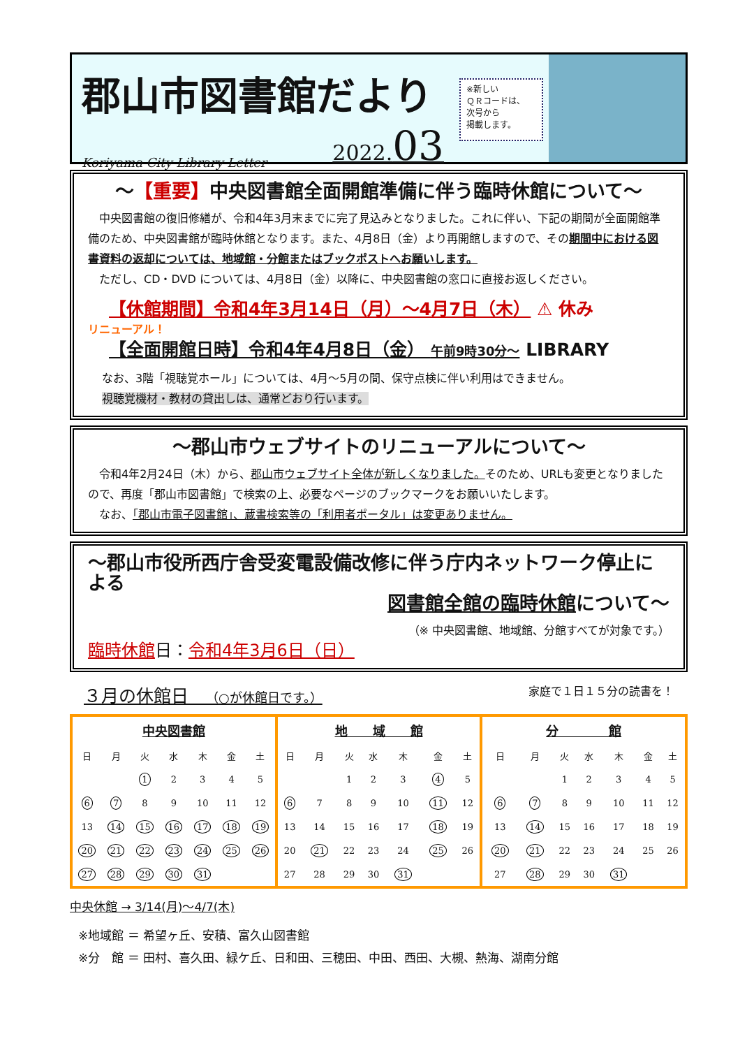郡山市図書館だより
Koriyama City Library Letter 2022.03
※新しい
ＱＲコードは、
次号から
掲載します。
～【重要】中央図書館全面開館準備に伴う臨時休館について～
　中央図書館の復旧修繕が、令和4年3月末までに完了見込みとなりました。これに伴い、下記の期間が全面開館準備のため、中央図書館が臨時休館となります。また、4月8日（金）より再開館しますので、その期間中における図書資料の返却については、地域館・分館またはブックポストへお願いします。
　ただし、CD・DVD については、4月8日（金）以降に、中央図書館の窓口に直接お返しください。
【休館期間】令和4年3月14日（月）～4月7日（木） ⚠ 休み
リニューアル！
【全面開館日時】令和4年4月8日（金） 午前9時30分～ LIBRARY
なお、3階「視聴覚ホール」については、4月～5月の間、保守点検に伴い利用はできません。
視聴覚機材・教材の貸出しは、通常どおり行います。
～郡山市ウェブサイトのリニューアルについて～
　令和4年2月24日（木）から、郡山市ウェブサイト全体が新しくなりました。そのため、URLも変更となりましたので、再度「郡山市図書館」で検索の上、必要なページのブックマークをお願いいたします。
　なお、「郡山市電子図書館」、蔵書検索等の「利用者ポータル」は変更ありません。
～郡山市役所西庁舎受変電設備改修に伴う庁内ネットワーク停止による
図書館全館の臨時休館について～
（※ 中央図書館、地域館、分館すべてが対象です。）
臨時休館日：令和4年3月6日（日）
３月の休館日　（○が休館日です。） 家庭で１日１５分の読書を！
| 中央図書館 | | | | | | |
| --- | --- | --- | --- | --- | --- | --- |
| 日 | 月 | 火 | 水 | 木 | 金 | 土 |
| | | 1 | 2 | 3 | 4 | 5 |
| 6 | 7 | 8 | 9 | 10 | 11 | 12 |
| 13 | 14 | 15 | 16 | 17 | 18 | 19 |
| 20 | 21 | 22 | 23 | 24 | 25 | 26 |
| 27 | 28 | 29 | 30 | 31 | | |
| 地 域 館 | | | | | | |
| --- | --- | --- | --- | --- | --- | --- |
| 日 | 月 | 火 | 水 | 木 | 金 | 土 |
| | | 1 | 2 | 3 | 4 | 5 |
| 6 | 7 | 8 | 9 | 10 | 11 | 12 |
| 13 | 14 | 15 | 16 | 17 | 18 | 19 |
| 20 | 21 | 22 | 23 | 24 | 25 | 26 |
| 27 | 28 | 29 | 30 | 31 | | |
| 分 館 | | | | | | |
| --- | --- | --- | --- | --- | --- | --- |
| 日 | 月 | 火 | 水 | 木 | 金 | 土 |
| | | 1 | 2 | 3 | 4 | 5 |
| 6 | 7 | 8 | 9 | 10 | 11 | 12 |
| 13 | 14 | 15 | 16 | 17 | 18 | 19 |
| 20 | 21 | 22 | 23 | 24 | 25 | 26 |
| 27 | 28 | 29 | 30 | 31 | | |
中央休館 → 3/14(月)～4/7(木)
※地域館 ＝ 希望ヶ丘、安積、富久山図書館
※分　館 ＝ 田村、喜久田、緑ケ丘、日和田、三穂田、中田、西田、大槻、熱海、湖南分館